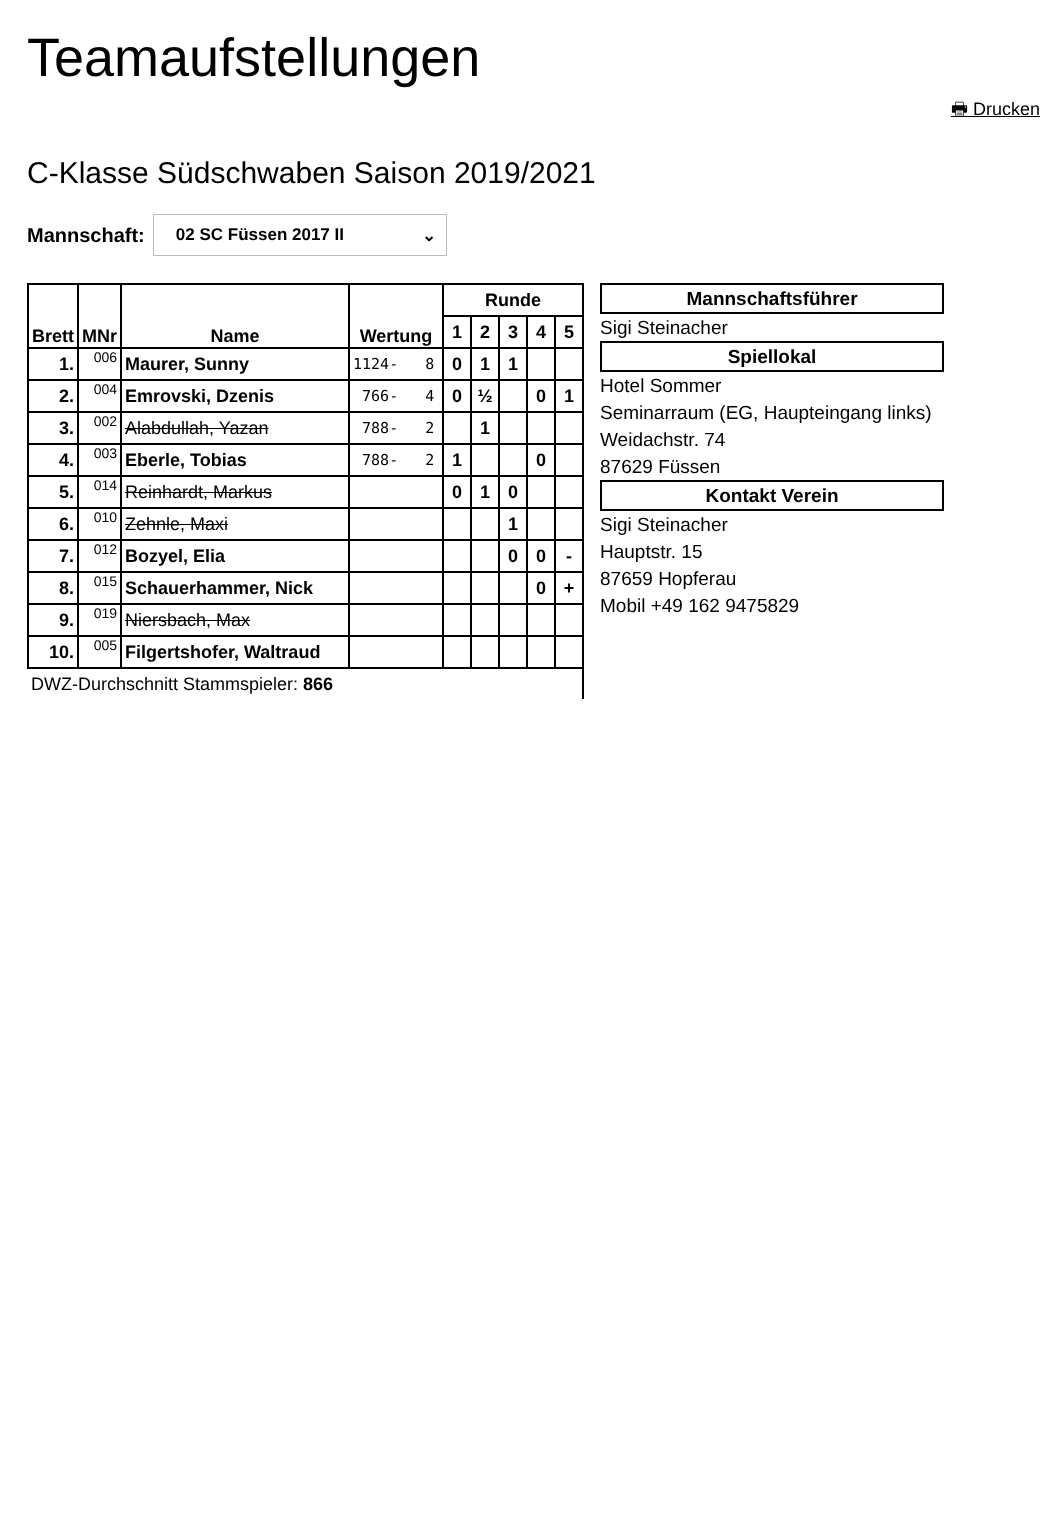Teamaufstellungen
🖶 Drucken
C-Klasse Südschwaben Saison 2019/2021
Mannschaft:
02 SC Füssen 2017 II ⌄
| Brett | MNr | Name | Wertung | Runde | | | | |
| --- | --- | --- | --- | --- | --- | --- | --- | --- |
| | | | | 1 | 2 | 3 | 4 | 5 |
| 1. | 006 | Maurer, Sunny | 1124- 8 | 0 | 1 | 1 | | |
| 2. | 004 | Emrovski, Dzenis | 766- 4 | 0 | ½ | | 0 | 1 |
| 3. | 002 | Alabdullah, Yazan | 788- 2 | | 1 | | | |
| 4. | 003 | Eberle, Tobias | 788- 2 | 1 | | | 0 | |
| 5. | 014 | Reinhardt, Markus | | 0 | 1 | 0 | | |
| 6. | 010 | Zehnle, Maxi | | | | 1 | | |
| 7. | 012 | Bozyel, Elia | | | | 0 | 0 | - |
| 8. | 015 | Schauerhammer, Nick | | | | | 0 | + |
| 9. | 019 | Niersbach, Max | | | | | | |
| 10. | 005 | Filgertshofer, Waltraud | | | | | | |
| DWZ-Durchschnitt Stammspieler: 866 | | | | | | | | |
Mannschaftsführer
Sigi Steinacher
Spiellokal
Hotel Sommer
Seminarraum (EG, Haupteingang links)
Weidachstr. 74
87629 Füssen
Kontakt Verein
Sigi Steinacher
Hauptstr. 15
87659 Hopferau
Mobil +49 162 9475829